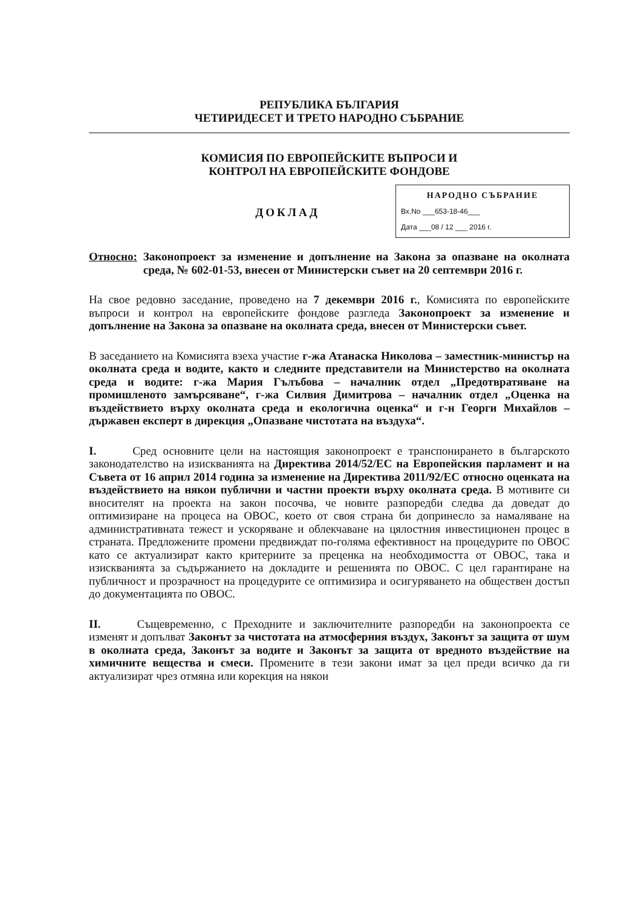РЕПУБЛИКА БЪЛГАРИЯ
ЧЕТИРИДЕСЕТ И ТРЕТО НАРОДНО СЪБРАНИЕ
КОМИСИЯ ПО ЕВРОПЕЙСКИТЕ ВЪПРОСИ И
КОНТРОЛ НА ЕВРОПЕЙСКИТЕ ФОНДОВЕ
ДОКЛАД
НАРОДНО СЪБРАНИЕ
Вх.No ___653-18-46___
Дата ___08 / 12 ___ 2016 г.
Относно: Законопроект за изменение и допълнение на Закона за опазване на околната среда, № 602-01-53, внесен от Министерски съвет на 20 септември 2016 г.
На свое редовно заседание, проведено на 7 декември 2016 г., Комисията по европейските въпроси и контрол на европейските фондове разгледа Законопроект за изменение и допълнение на Закона за опазване на околната среда, внесен от Министерски съвет.
В заседанието на Комисията взеха участие г-жа Атанаска Николова – заместник-министър на околната среда и водите, както и следните представители на Министерство на околната среда и водите: г-жа Мария Гълъбова – началник отдел „Предотвратяване на промишленото замърсяване“, г-жа Силвия Димитрова – началник отдел „Оценка на въздействието върху околната среда и екологична оценка“ и г-н Георги Михайлов – държавен експерт в дирекция „Опазване чистотата на въздуха“.
I. Сред основните цели на настоящия законопроект е транспонирането в българското законодателство на изискванията на Директива 2014/52/ЕС на Европейския парламент и на Съвета от 16 април 2014 година за изменение на Директива 2011/92/ЕС относно оценката на въздействието на някои публични и частни проекти върху околната среда. В мотивите си вносителят на проекта на закон посочва, че новите разпоредби следва да доведат до оптимизиране на процеса на ОВОС, което от своя страна би допринесло за намаляване на административната тежест и ускоряване и облекчаване на цялостния инвестиционен процес в страната. Предложените промени предвиждат по-голяма ефективност на процедурите по ОВОС като се актуализират както критериите за преценка на необходимостта от ОВОС, така и изискванията за съдържанието на докладите и решенията по ОВОС. С цел гарантиране на публичност и прозрачност на процедурите се оптимизира и осигуряването на обществен достъп до документацията по ОВОС.
II. Същевременно, с Преходните и заключителните разпоредби на законопроекта се изменят и допълват Законът за чистотата на атмосферния въздух, Законът за защита от шум в околната среда, Законът за водите и Законът за защита от вредното въздействие на химичните вещества и смеси. Промените в тези закони имат за цел преди всичко да ги актуализират чрез отмяна или корекция на някои